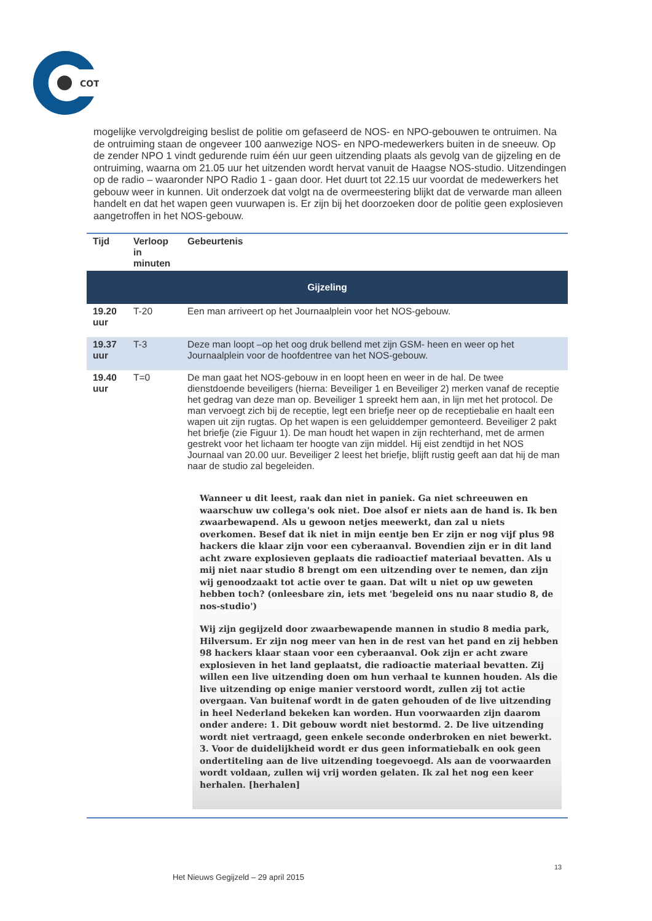COT
mogelijke vervolgdreiging beslist de politie om gefaseerd de NOS- en NPO-gebouwen te ontruimen. Na de ontruiming staan de ongeveer 100 aanwezige NOS- en NPO-medewerkers buiten in de sneeuw. Op de zender NPO 1 vindt gedurende ruim één uur geen uitzending plaats als gevolg van de gijzeling en de ontruiming, waarna om 21.05 uur het uitzenden wordt hervat vanuit de Haagse NOS-studio. Uitzendingen op de radio – waaronder NPO Radio 1 - gaan door. Het duurt tot 22.15 uur voordat de medewerkers het gebouw weer in kunnen. Uit onderzoek dat volgt na de overmeestering blijkt dat de verwarde man alleen handelt en dat het wapen geen vuurwapen is. Er zijn bij het doorzoeken door de politie geen explosieven aangetroffen in het NOS-gebouw.
| Tijd | Verloop in minuten | Gebeurtenis |
| --- | --- | --- |
| Gijzeling | | |
| 19.20 uur | T-20 | Een man arriveert op het Journaalplein voor het NOS-gebouw. |
| 19.37 uur | T-3 | Deze man loopt –op het oog druk bellend met zijn GSM- heen en weer op het Journaalplein voor de hoofdentree van het NOS-gebouw. |
| 19.40 uur | T=0 | De man gaat het NOS-gebouw in en loopt heen en weer in de hal. De twee dienstdoende beveiligers (hierna: Beveiliger 1 en Beveiliger 2) merken vanaf de receptie het gedrag van deze man op. Beveiliger 1 spreekt hem aan, in lijn met het protocol. De man vervoegt zich bij de receptie, legt een briefje neer op de receptiebalie en haalt een wapen uit zijn rugtas. Op het wapen is een geluiddemper gemonteerd. Beveiliger 2 pakt het briefje (zie Figuur 1). De man houdt het wapen in zijn rechterhand, met de armen gestrekt voor het lichaam ter hoogte van zijn middel. Hij eist zendtijd in het NOS Journaal van 20.00 uur. Beveiliger 2 leest het briefje, blijft rustig geeft aan dat hij de man naar de studio zal begeleiden. Wanneer u dit leest, raak dan niet in paniek. Ga niet schreeuwen en waarschuw uw collega's ook niet. Doe alsof er niets aan de hand is. Ik ben zwaarbewapend. Als u gewoon netjes meewerkt, dan zal u niets overkomen. Besef dat ik niet in mijn eentje ben Er zijn er nog vijf plus 98 hackers die klaar zijn voor een cyberaanval. Bovendien zijn er in dit land acht zware explosieven geplaats die radioactief materiaal bevatten. Als u mij niet naar studio 8 brengt om een uitzending over te nemen, dan zijn wij genoodzaakt tot actie over te gaan. Dat wilt u niet op uw geweten hebben toch? (onleesbare zin, iets met 'begeleid ons nu naar studio 8, de nos-studio') Wij zijn gegijzeld door zwaarbewapende mannen in studio 8 media park, Hilversum. Er zijn nog meer van hen in de rest van het pand en zij hebben 98 hackers klaar staan voor een cyberaanval. Ook zijn er acht zware explosieven in het land geplaatst, die radioactie materiaal bevatten. Zij willen een live uitzending doen om hun verhaal te kunnen houden. Als die live uitzending op enige manier verstoord wordt, zullen zij tot actie overgaan. Van buitenaf wordt in de gaten gehouden of de live uitzending in heel Nederland bekeken kan worden. Hun voorwaarden zijn daarom onder andere: 1. Dit gebouw wordt niet bestormd. 2. De live uitzending wordt niet vertraagd, geen enkele seconde onderbroken en niet bewerkt. 3. Voor de duidelijkheid wordt er dus geen informatiebalk en ook geen ondertiteling aan de live uitzending toegevoegd. Als aan de voorwaarden wordt voldaan, zullen wij vrij worden gelaten. Ik zal het nog een keer herhalen. [herhalen] |
13
Het Nieuws Gegijzeld – 29 april 2015